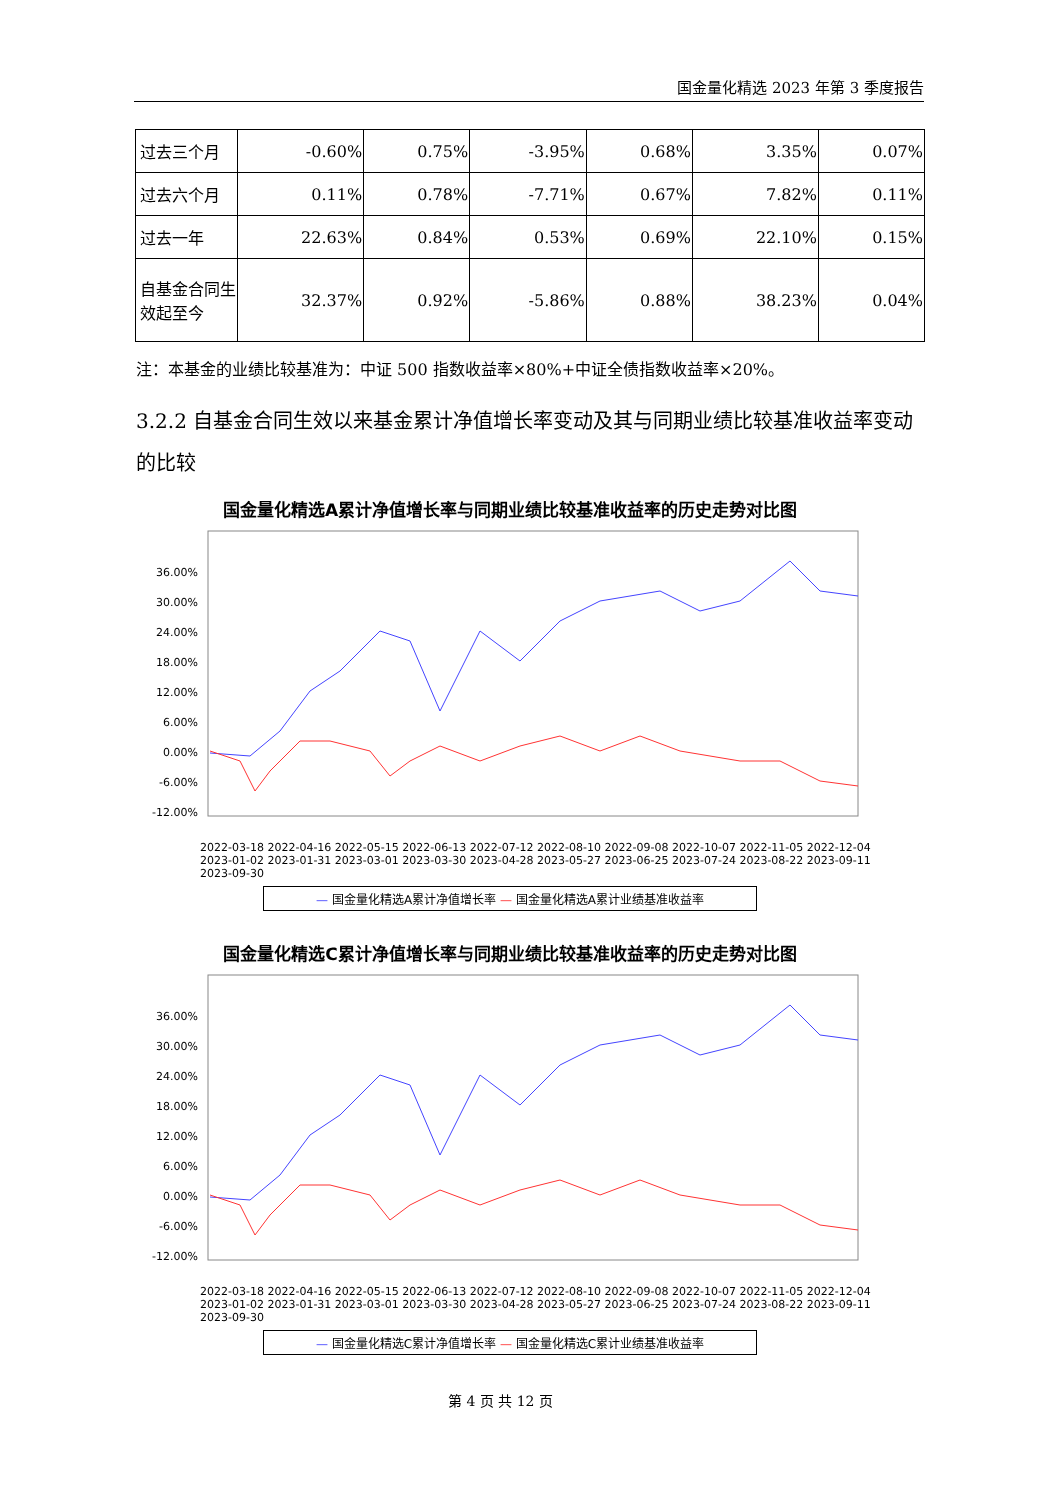国金量化精选 2023 年第 3 季度报告
| 过去三个月 | -0.60% | 0.75% | -3.95% | 0.68% | 3.35% | 0.07% |
| 过去六个月 | 0.11% | 0.78% | -7.71% | 0.67% | 7.82% | 0.11% |
| 过去一年 | 22.63% | 0.84% | 0.53% | 0.69% | 22.10% | 0.15% |
| 自基金合同生效起至今 | 32.37% | 0.92% | -5.86% | 0.88% | 38.23% | 0.04% |
注：本基金的业绩比较基准为：中证 500 指数收益率×80%+中证全债指数收益率×20%。
3.2.2 自基金合同生效以来基金累计净值增长率变动及其与同期业绩比较基准收益率变动的比较
国金量化精选A累计净值增长率与同期业绩比较基准收益率的历史走势对比图
36.00%
30.00%
24.00%
18.00%
12.00%
6.00%
0.00%
-6.00%
-12.00%
2022-03-18 2022-04-16 2022-05-15 2022-06-13 2022-07-12 2022-08-10 2022-09-08 2022-10-07 2022-11-05 2022-12-04 2023-01-02 2023-01-31 2023-03-01 2023-03-30 2023-04-28 2023-05-27 2023-06-25 2023-07-24 2023-08-22 2023-09-11 2023-09-30
— 国金量化精选A累计净值增长率 — 国金量化精选A累计业绩基准收益率
国金量化精选C累计净值增长率与同期业绩比较基准收益率的历史走势对比图
36.00%
30.00%
24.00%
18.00%
12.00%
6.00%
0.00%
-6.00%
-12.00%
2022-03-18 2022-04-16 2022-05-15 2022-06-13 2022-07-12 2022-08-10 2022-09-08 2022-10-07 2022-11-05 2022-12-04 2023-01-02 2023-01-31 2023-03-01 2023-03-30 2023-04-28 2023-05-27 2023-06-25 2023-07-24 2023-08-22 2023-09-11 2023-09-30
— 国金量化精选C累计净值增长率 — 国金量化精选C累计业绩基准收益率
第 4 页 共 12 页